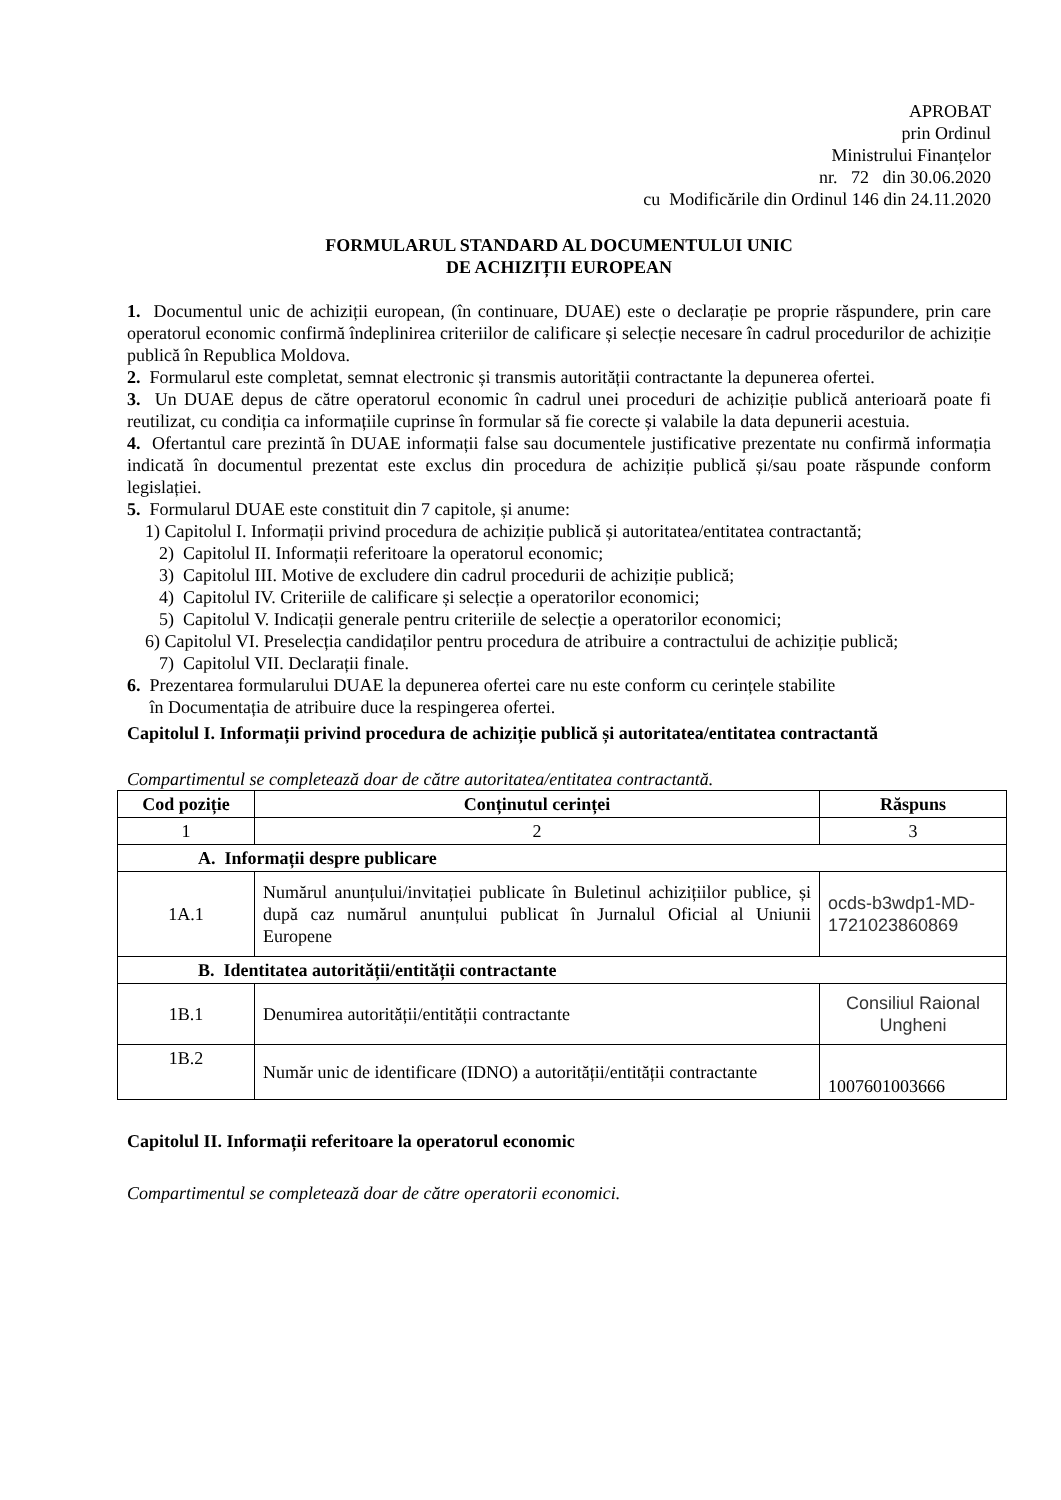APROBAT
prin Ordinul
Ministrului Finanțelor
nr. 72 din 30.06.2020
cu Modificările din Ordinul 146 din 24.11.2020
FORMULARUL STANDARD AL DOCUMENTULUI UNIC
DE ACHIZIȚII EUROPEAN
1. Documentul unic de achiziții european, (în continuare, DUAE) este o declarație pe proprie răspundere, prin care operatorul economic confirmă îndeplinirea criteriilor de calificare și selecție necesare în cadrul procedurilor de achiziție publică în Republica Moldova.
2. Formularul este completat, semnat electronic și transmis autorității contractante la depunerea ofertei.
3. Un DUAE depus de către operatorul economic în cadrul unei proceduri de achiziție publică anterioară poate fi reutilizat, cu condiția ca informațiile cuprinse în formular să fie corecte și valabile la data depunerii acestuia.
4. Ofertantul care prezintă în DUAE informații false sau documentele justificative prezentate nu confirmă informația indicată în documentul prezentat este exclus din procedura de achiziție publică și/sau poate răspunde conform legislației.
5. Formularul DUAE este constituit din 7 capitole, și anume:
1) Capitolul I. Informații privind procedura de achiziție publică și autoritatea/entitatea contractantă;
2) Capitolul II. Informații referitoare la operatorul economic;
3) Capitolul III. Motive de excludere din cadrul procedurii de achiziție publică;
4) Capitolul IV. Criteriile de calificare și selecție a operatorilor economici;
5) Capitolul V. Indicații generale pentru criteriile de selecție a operatorilor economici;
6) Capitolul VI. Preselecția candidaților pentru procedura de atribuire a contractului de achiziție publică;
7) Capitolul VII. Declarații finale.
6. Prezentarea formularului DUAE la depunerea ofertei care nu este conform cu cerințele stabilite
în Documentația de atribuire duce la respingerea ofertei.
Capitolul I. Informații privind procedura de achiziție publică și autoritatea/entitatea contractantă
Compartimentul se completează doar de către autoritatea/entitatea contractantă.
| Cod poziție | Conținutul cerinței | Răspuns |
| --- | --- | --- |
| 1 | 2 | 3 |
| A. Informații despre publicare | | |
| 1A.1 | Numărul anunțului/invitației publicate în Buletinul achizițiilor publice, și după caz numărul anunțului publicat în Jurnalul Oficial al Uniunii Europene | ocds-b3wdp1-MD-1721023860869 |
| B. Identitatea autorității/entității contractante | | |
| 1B.1 | Denumirea autorității/entității contractante | Consiliul Raional Ungheni |
| 1B.2 | Număr unic de identificare (IDNO) a autorității/entității contractante | 1007601003666 |
Capitolul II. Informații referitoare la operatorul economic
Compartimentul se completează doar de către operatorii economici.